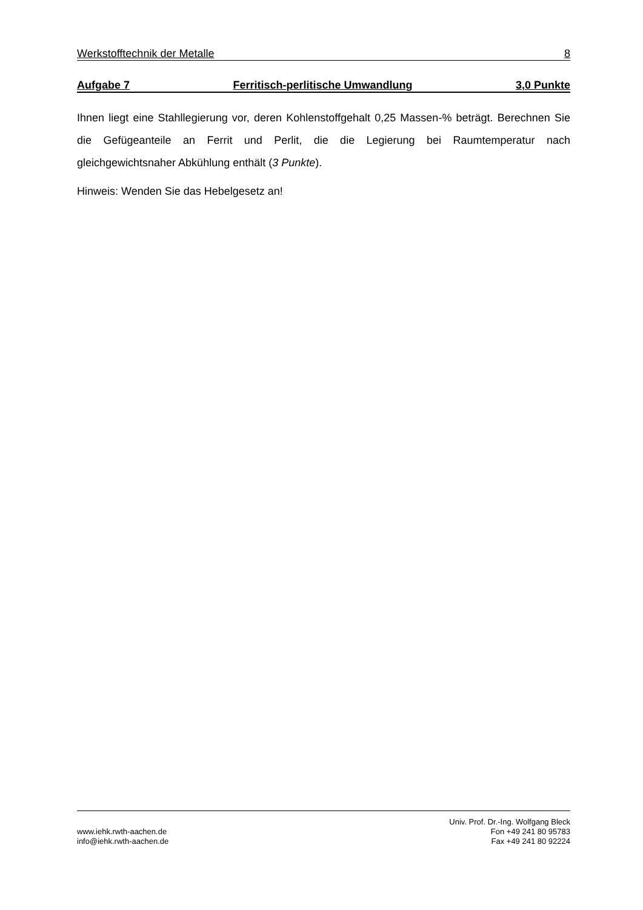Werkstofftechnik der Metalle 8
Aufgabe 7 Ferritisch-perlitische Umwandlung 3,0 Punkte
Ihnen liegt eine Stahllegierung vor, deren Kohlenstoffgehalt 0,25 Massen-% beträgt. Berechnen Sie die Gefügeanteile an Ferrit und Perlit, die die Legierung bei Raumtemperatur nach gleichgewichtsnaher Abkühlung enthält (3 Punkte).
Hinweis: Wenden Sie das Hebelgesetz an!
www.iehk.rwth-aachen.de
info@iehk.rwth-aachen.de
Univ. Prof. Dr.-Ing. Wolfgang Bleck
Fon +49 241 80 95783
Fax +49 241 80 92224